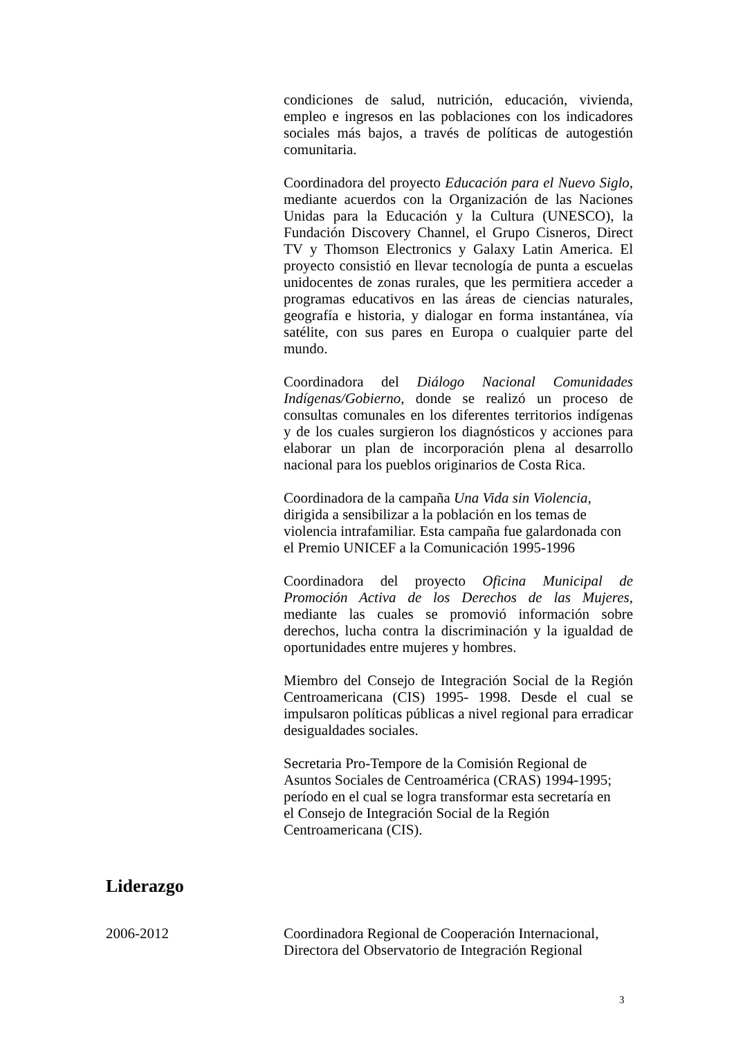condiciones de salud, nutrición, educación, vivienda, empleo e ingresos en las poblaciones con los indicadores sociales más bajos, a través de políticas de autogestión comunitaria.
Coordinadora del proyecto Educación para el Nuevo Siglo, mediante acuerdos con la Organización de las Naciones Unidas para la Educación y la Cultura (UNESCO), la Fundación Discovery Channel, el Grupo Cisneros, Direct TV y Thomson Electronics y Galaxy Latin America. El proyecto consistió en llevar tecnología de punta a escuelas unidocentes de zonas rurales, que les permitiera acceder a programas educativos en las áreas de ciencias naturales, geografía e historia, y dialogar en forma instantánea, vía satélite, con sus pares en Europa o cualquier parte del mundo.
Coordinadora del Diálogo Nacional Comunidades Indígenas/Gobierno, donde se realizó un proceso de consultas comunales en los diferentes territorios indígenas y de los cuales surgieron los diagnósticos y acciones para elaborar un plan de incorporación plena al desarrollo nacional para los pueblos originarios de Costa Rica.
Coordinadora de la campaña Una Vida sin Violencia,
dirigida a sensibilizar a la población en los temas de violencia intrafamiliar. Esta campaña fue galardonada con el Premio UNICEF a la Comunicación 1995-1996
Coordinadora del proyecto Oficina Municipal de Promoción Activa de los Derechos de las Mujeres, mediante las cuales se promovió información sobre derechos, lucha contra la discriminación y la igualdad de oportunidades entre mujeres y hombres.
Miembro del Consejo de Integración Social de la Región Centroamericana (CIS) 1995- 1998. Desde el cual se impulsaron políticas públicas a nivel regional para erradicar desigualdades sociales.
Secretaria Pro-Tempore de la Comisión Regional de Asuntos Sociales de Centroamérica (CRAS) 1994-1995;
período en el cual se logra transformar esta secretaría en
el Consejo de Integración Social de la Región
Centroamericana (CIS).
Liderazgo
2006-2012 Coordinadora Regional de Cooperación Internacional,
Directora del Observatorio de Integración Regional
3